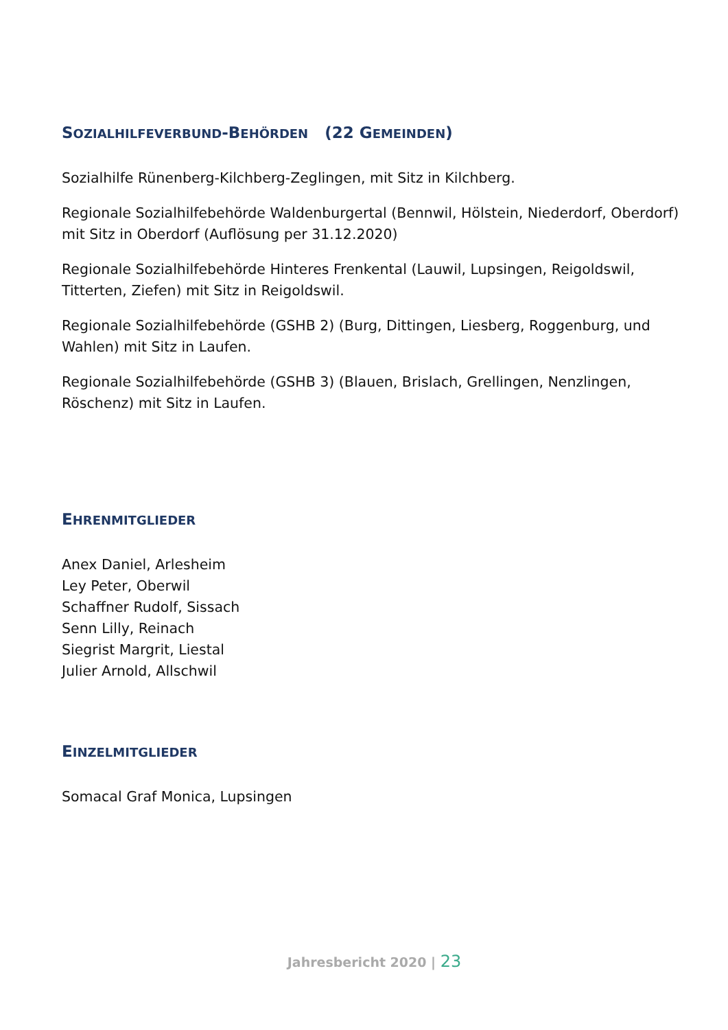SOZIALHILFEVERBUND-BEHÖRDEN (22 GEMEINDEN)
Sozialhilfe Rünenberg-Kilchberg-Zeglingen, mit Sitz in Kilchberg.
Regionale Sozialhilfebehörde Waldenburgertal (Bennwil, Hölstein, Niederdorf, Oberdorf) mit Sitz in Oberdorf (Auflösung per 31.12.2020)
Regionale Sozialhilfebehörde Hinteres Frenkental (Lauwil, Lupsingen, Reigoldswil, Titterten, Ziefen) mit Sitz in Reigoldswil.
Regionale Sozialhilfebehörde (GSHB 2) (Burg, Dittingen, Liesberg, Roggenburg, und Wahlen) mit Sitz in Laufen.
Regionale Sozialhilfebehörde (GSHB 3) (Blauen, Brislach, Grellingen, Nenzlingen, Röschenz) mit Sitz in Laufen.
EHRENMITGLIEDER
Anex Daniel, Arlesheim
Ley Peter, Oberwil
Schaffner Rudolf, Sissach
Senn Lilly, Reinach
Siegrist Margrit, Liestal
Julier Arnold, Allschwil
EINZELMITGLIEDER
Somacal Graf Monica, Lupsingen
Jahresbericht 2020 | 23